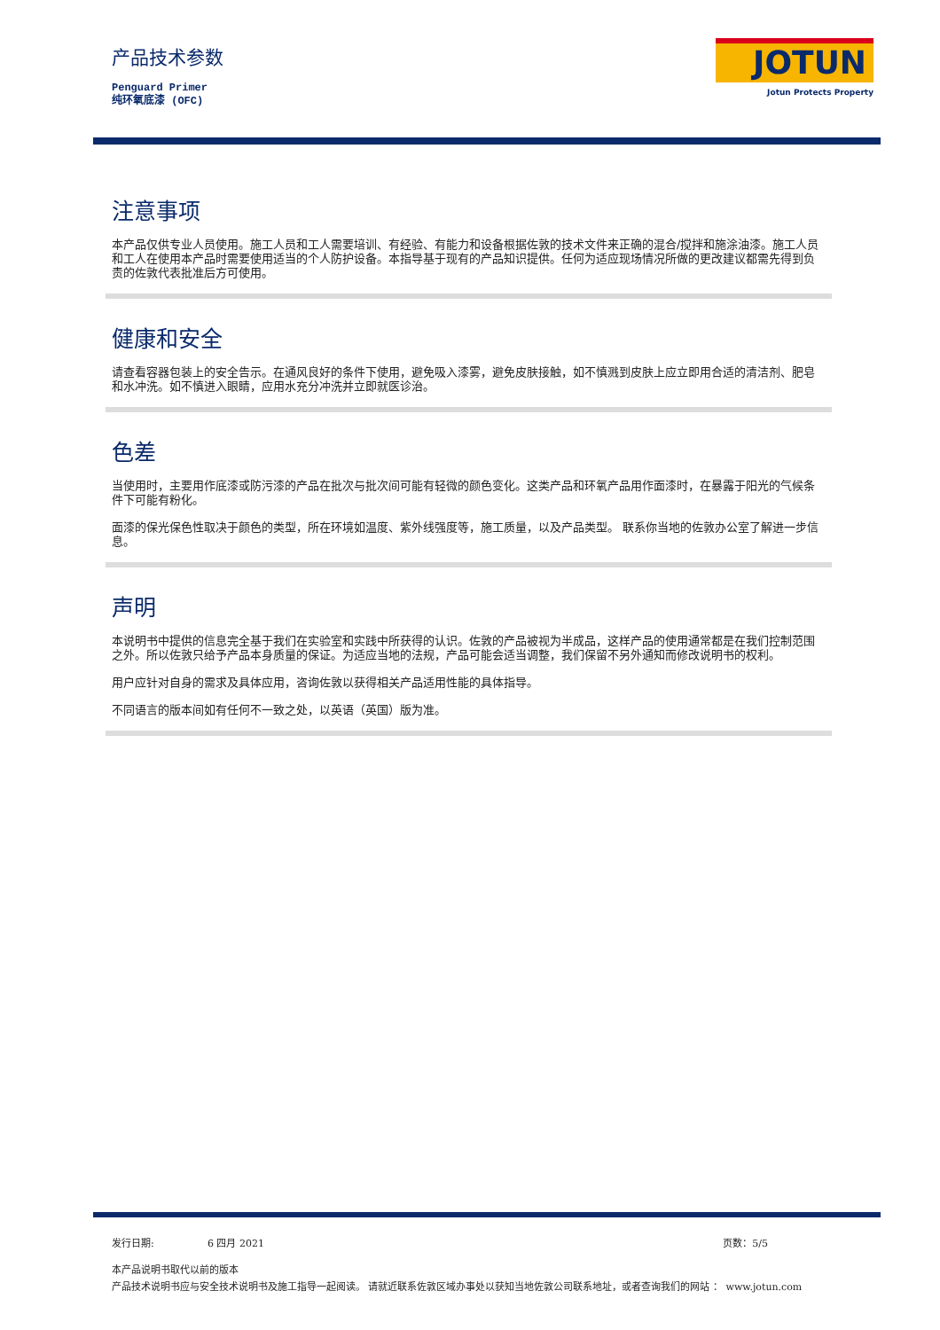产品技术参数
Penguard Primer
纯环氧底漆 (OFC)
JOTUN
Jotun Protects Property
注意事项
本产品仅供专业人员使用。施工人员和工人需要培训、有经验、有能力和设备根据佐敦的技术文件来正确的混合/搅拌和施涂油漆。施工人员和工人在使用本产品时需要使用适当的个人防护设备。本指导基于现有的产品知识提供。任何为适应现场情况所做的更改建议都需先得到负责的佐敦代表批准后方可使用。
健康和安全
请查看容器包装上的安全告示。在通风良好的条件下使用，避免吸入漆雾，避免皮肤接触，如不慎溅到皮肤上应立即用合适的清洁剂、肥皂和水冲洗。如不慎进入眼睛，应用水充分冲洗并立即就医诊治。
色差
当使用时，主要用作底漆或防污漆的产品在批次与批次间可能有轻微的颜色变化。这类产品和环氧产品用作面漆时，在暴露于阳光的气候条件下可能有粉化。
面漆的保光保色性取决于颜色的类型，所在环境如温度、紫外线强度等，施工质量，以及产品类型。 联系你当地的佐敦办公室了解进一步信息。
声明
本说明书中提供的信息完全基于我们在实验室和实践中所获得的认识。佐敦的产品被视为半成品，这样产品的使用通常都是在我们控制范围之外。所以佐敦只给予产品本身质量的保证。为适应当地的法规，产品可能会适当调整，我们保留不另外通知而修改说明书的权利。
用户应针对自身的需求及具体应用，咨询佐敦以获得相关产品适用性能的具体指导。
不同语言的版本间如有任何不一致之处，以英语（英国）版为准。
发行日期: 6 四月 2021 页数：5/5
本产品说明书取代以前的版本
产品技术说明书应与安全技术说明书及施工指导一起阅读。 请就近联系佐敦区域办事处以获知当地佐敦公司联系地址，或者查询我们的网站 ： www.jotun.com